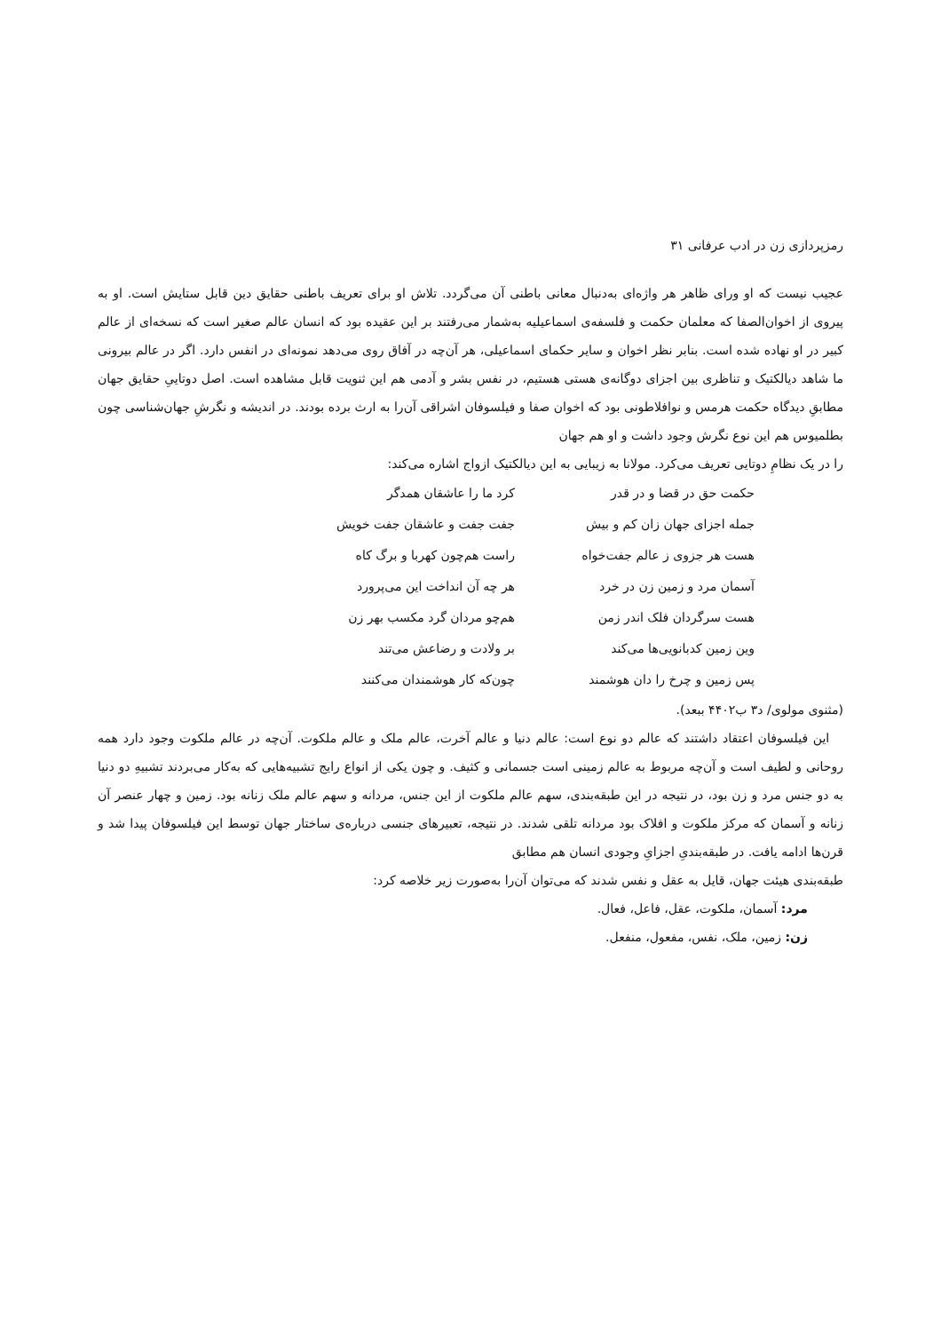رمزپردازی زن در ادب عرفانی ۳۱
عجیب نیست که او ورای ظاهر هر واژه‌ای به‌دنبال معانی باطنی آن می‌گردد. تلاش او برای تعریف باطنی حقایق دین قابل ستایش است. او به پیروی از اخوان‌الصفا که معلمان حکمت و فلسفه‌ی اسماعیلیه به‌شمار می‌رفتند بر این عقیده بود که انسان عالم صغیر است که نسخه‌ای از عالم کبیر در او نهاده شده است. بنابر نظر اخوان و سایر حکمای اسماعیلی، هر آن‌چه در آفاق روی می‌دهد نمونه‌ای در انفس دارد. اگر در عالم بیرونی ما شاهد دیالکتیک و تناظری بین اجزای دوگانه‌ی هستی هستیم، در نفس بشر و آدمی هم این ثنویت قابل مشاهده است. اصل دوتاییِ حقایق جهان مطابقِ دیدگاه حکمت هرمس و نوافلاطونی بود که اخوان صفا و فیلسوفان اشراقی آن‌را به ارث برده بودند. در اندیشه و نگرشِ جهان‌شناسی چون بطلمیوس هم این نوع نگرش وجود داشت و او هم جهان
را در یک نظامِ دوتایی تعریف می‌کرد. مولانا به زیبایی به این دیالکتیک ازواج اشاره می‌کند:
حکمت حق در قضا و در قدر
کرد ما را عاشقان همدگر
جمله اجزای جهان زان کم و بیش
جفت جفت و عاشقان جفت خویش
هست هر جزوی ز عالم جفت‌خواه
راست هم‌چون کهربا و برگ کاه
آسمان مرد و زمین زن در خرد
هر چه آن انداخت این می‌پرورد
هست سرگردان فلک اندر زمن
هم‌چو مردان گرد مکسب بهر زن
وین زمین کدبانویی‌ها می‌کند
بر ولادت و رضاعش می‌تند
پس زمین و چرخ را دان هوشمند
چون‌که کار هوشمندان می‌کنند
(مثنوی مولوی/ د۳ ب۴۴۰۲ ببعد).
این فیلسوفان اعتقاد داشتند که عالم دو نوع است: عالم دنیا و عالم آخرت، عالم ملک و عالم ملکوت. آن‌چه در عالم ملکوت وجود دارد همه روحانی و لطیف است و آن‌چه مربوط به عالم زمینی است جسمانی و کثیف. و چون یکی از انواع رایج تشبیه‌هایی که به‌کار می‌بردند تشبیهِ دو دنیا به دو جنس مرد و زن بود، در نتیجه در این طبقه‌بندی، سهم عالم ملکوت از این جنس، مردانه و سهم عالم ملک زنانه بود. زمین و چهار عنصر آن زنانه و آسمان که مرکز ملکوت و افلاک بود مردانه تلقی شدند. در نتیجه، تعبیرهای جنسی درباره‌ی ساختار جهان توسط این فیلسوفان پیدا شد و قرن‌ها ادامه یافت. در طبقه‌بندیِ اجزایِ وجودی انسان هم مطابق
طبقه‌بندی هیئت جهان، قایل به عقل و نفس شدند که می‌توان آن‌را به‌صورت زیر خلاصه کرد:
مرد: آسمان، ملکوت، عقل، فاعل، فعال.
زن: زمین، ملک، نفس، مفعول، منفعل.